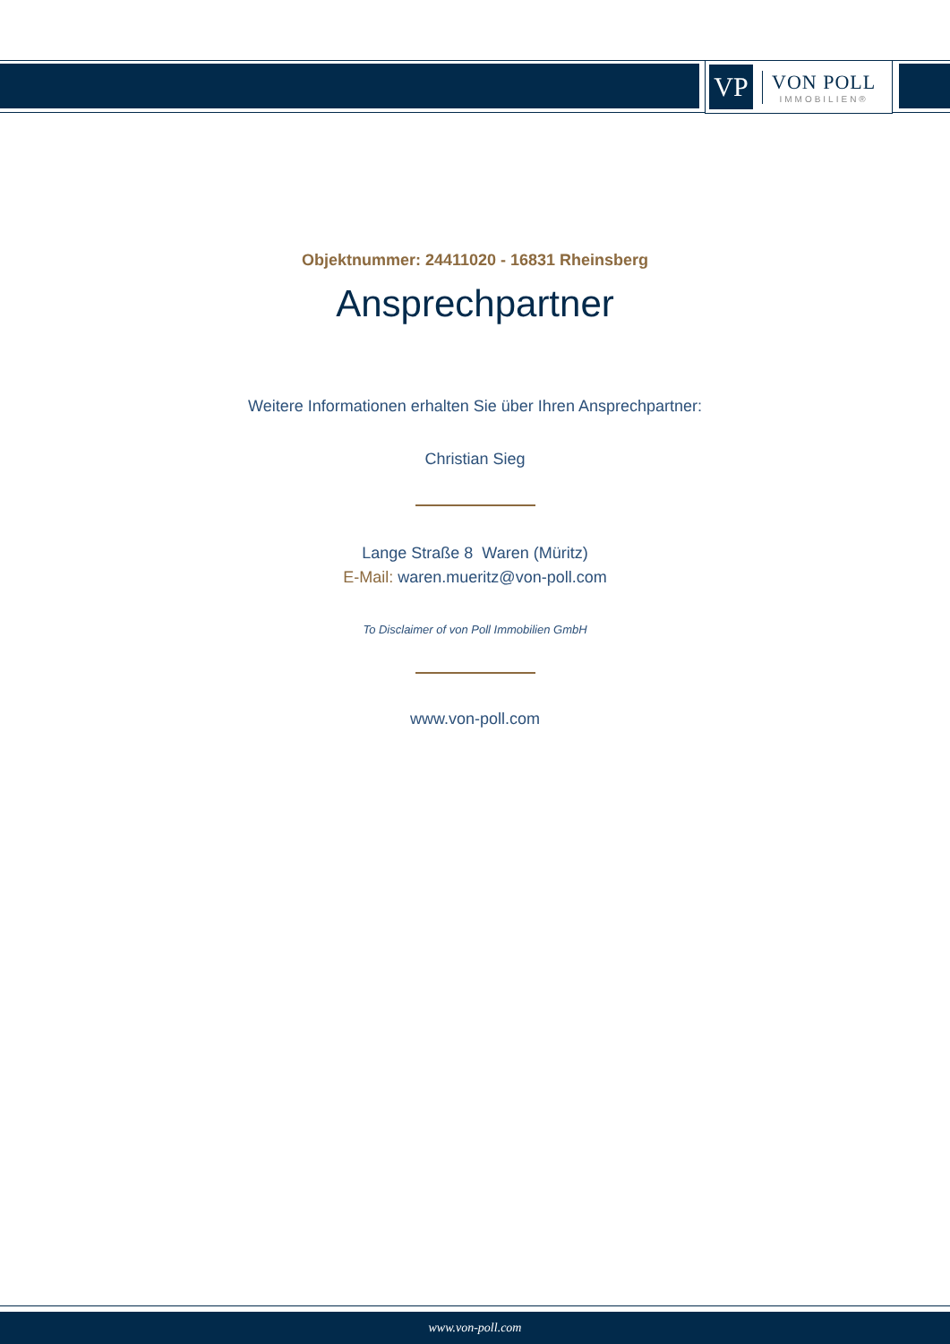VP
VON POLL
IMMOBILIEN®
Objektnummer: 24411020 - 16831 Rheinsberg
Ansprechpartner
Weitere Informationen erhalten Sie über Ihren Ansprechpartner:
Christian Sieg
Lange Straße 8 Waren (Müritz)
E-Mail: waren.mueritz@von-poll.com
To Disclaimer of von Poll Immobilien GmbH
www.von-poll.com
www.von-poll.com